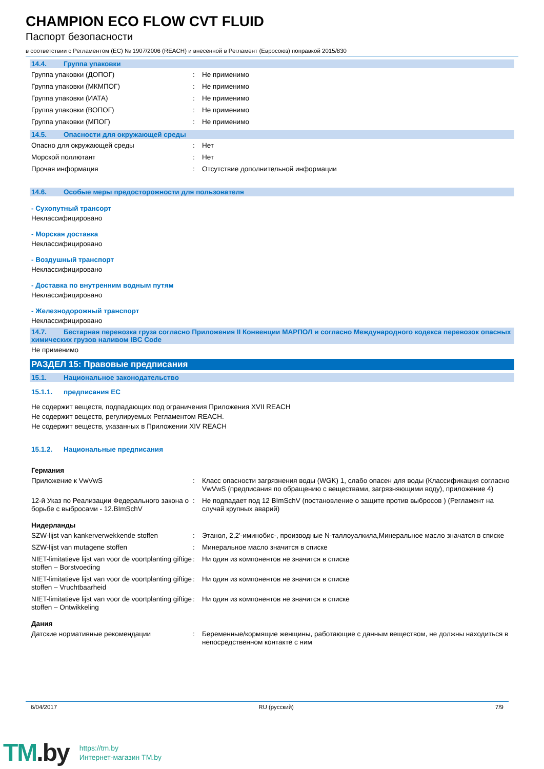CHAMPION ECO FLOW CVT FLUID
Паспорт безопасности
в соответствии с Регламентом (ЕС) № 1907/2006 (REACH) и внесенной в Регламент (Евросоюз) поправкой 2015/830
14.4. Группа упаковки
Группа упаковки (ДОПОГ) : Не применимо
Группа упаковки (МКМПОГ) : Не применимо
Группа упаковки (ИАТА) : Не применимо
Группа упаковки (ВОПОГ) : Не применимо
Группа упаковки (МПОГ) : Не применимо
14.5. Опасности для окружающей среды
Опасно для окружающей среды : Нет
Морской поллютант : Нет
Прочая информация : Отсутствие дополнительной информации
14.6. Особые меры предосторожности для пользователя
- Сухопутный трансорт
Неклассифицировано
- Морская доставка
Неклассифицировано
- Воздушный транспорт
Неклассифицировано
- Доставка по внутренним водным путям
Неклассифицировано
- Железнодорожный транспорт
Неклассифицировано
14.7. Бестарная перевозка груза согласно Приложения II Конвенции МАРПОЛ и согласно Международного кодекса перевозок опасных химических грузов наливом IBC Code
Не применимо
РАЗДЕЛ 15: Правовые предписания
15.1. Национальное законодательство
15.1.1. предписания ЕС
Не содержит веществ, подпадающих под ограничения Приложения XVII REACH
Не содержит веществ, регулируемых Регламентом REACH.
Не содержит веществ, указанных в Приложении XIV REACH
15.1.2. Национальные предписания
Германия
Приложение к VwVwS : Класс опасности загрязнения воды (WGK) 1, слабо опасен для воды (Классификация согласно VwVwS (предписания по обращению с веществами, загрязняющими воду), приложение 4)
12-й Указ по Реализации Федерального закона о борьбе с выбросами - 12.BImSchV
: Не подпадает под 12 BImSchV (постановление о защите против выбросов ) (Регламент на случай крупных аварий)
Нидерланды
SZW-lijst van kankerverwekkende stoffen
: Этанол, 2,2'-иминобис-, производные N-таллоуалкила,Минеральное масло значатся в списке
SZW-lijst van mutagene stoffen : Минеральное масло значится в списке
NIET-limitatieve lijst van voor de voortplanting giftige stoffen – Borstvoeding
: Ни один из компонентов не значится в списке
NIET-limitatieve lijst van voor de voortplanting giftige stoffen – Vruchtbaarheid
: Ни один из компонентов не значится в списке
NIET-limitatieve lijst van voor de voortplanting giftige stoffen – Ontwikkeling
: Ни один из компонентов не значится в списке
Дания
Датские нормативные рекомендации : Беременные/кормящие женщины, работающие с данным веществом, не должны находиться в непосредственном контакте с ним
6/04/2017 RU (русский) 7/9
TM.by
https://tm.by
Интернет-магазин TM.by